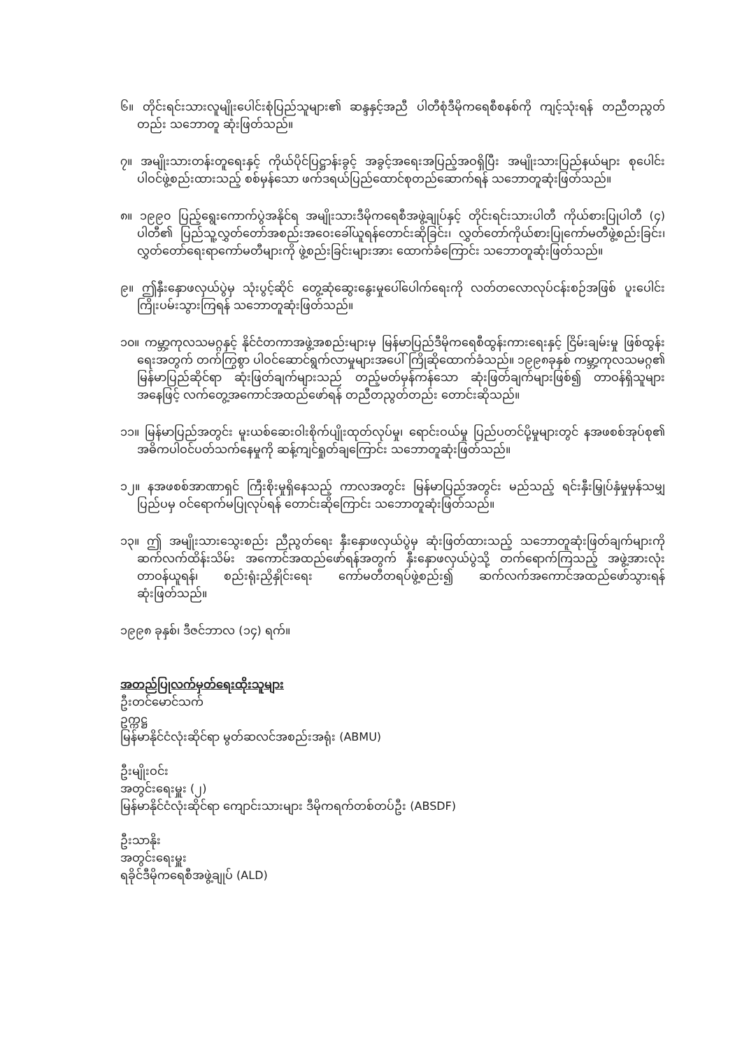၆။ တိုင်းရင်းသားလူမျိုးပေါင်းစုံပြည်သူများ၏ ဆန္ဒနှင့်အညီ ပါတီစုံဒီမိုကရေစီစနစ်ကို ကျင့်သုံးရန် တညီတညွတ်တည်း သဘောတူ ဆုံးဖြတ်သည်။
၇။ အမျိုးသားတန်းတူရေးနှင့် ကိုယ်ပိုင်ပြဋ္ဌာန်းခွင့် အခွင့်အရေးအပြည့်အဝရှိပြီး အမျိုးသားပြည်နယ်များ စုပေါင်းပါဝင်ဖွဲ့စည်းထားသည့် စစ်မှန်သော ဖက်ဒရယ်ပြည်ထောင်စုတည်ဆောက်ရန် သဘောတူဆုံးဖြတ်သည်။
၈။ ၁၉၉၀ ပြည့်ရွေးကောက်ပွဲအနိုင်ရ အမျိုးသားဒီမိုကရေစီအဖွဲ့ချုပ်နှင့် တိုင်းရင်းသားပါတီ ကိုယ်စားပြုပါတီ (၄) ပါတီ၏ ပြည်သူ့လွှတ်တော်အစည်းအဝေးခေါ်ယူရန်တောင်းဆိုခြင်း၊ လွှတ်တော်ကိုယ်စားပြုကော်မတီဖွဲ့စည်းခြင်း၊ လွှတ်တော်ရေးရာကော်မတီများကို ဖွဲ့စည်းခြင်းများအား ထောက်ခံကြောင်း သဘောတူဆုံးဖြတ်သည်။
၉။ ဤနှီးနှောဖလှယ်ပွဲမှ သုံးပွင့်ဆိုင် တွေ့ဆုံဆွေးနွေးမှုပေါ်ပေါက်ရေးကို လတ်တလောလုပ်ငန်းစဉ်အဖြစ် ပူးပေါင်းကြိုးပမ်းသွားကြရန် သဘောတူဆုံးဖြတ်သည်။
၁၀။ ကမ္ဘာ့ကုလသမဂ္ဂနှင့် နိုင်ငံတကာအဖွဲ့အစည်းများမှ မြန်မာပြည်ဒီမိုကရေစီထွန်းကားရေးနှင့် ငြိမ်းချမ်းမှု ဖြစ်ထွန်းရေးအတွက် တက်ကြွစွာ ပါဝင်ဆောင်ရွက်လာမှုများအပေါ် ကြိုဆိုထောက်ခံသည်။ ၁၉၉၈ခုနှစ် ကမ္ဘာ့ကုလသမဂ္ဂ၏ မြန်မာပြည်ဆိုင်ရာ ဆုံးဖြတ်ချက်များသည် တည့်မတ်မှန်ကန်သော ဆုံးဖြတ်ချက်များဖြစ်၍ တာဝန်ရှိသူများအနေဖြင့် လက်တွေ့အကောင်အထည်ဖော်ရန် တညီတညွတ်တည်း တောင်းဆိုသည်။
၁၁။ မြန်မာပြည်အတွင်း မူးယစ်ဆေးဝါးစိုက်ပျိုးထုတ်လုပ်မှု၊ ရောင်းဝယ်မှု ပြည်ပတင်ပို့မှုများတွင် နအဖစစ်အုပ်စု၏ အဓိကပါဝင်ပတ်သက်နေမှုကို ဆန့်ကျင်ရှုတ်ချကြောင်း သဘောတူဆုံးဖြတ်သည်။
၁၂။ နအဖစစ်အာဏာရှင် ကြီးစိုးမှုရှိနေသည့် ကာလအတွင်း မြန်မာပြည်အတွင်း မည်သည့် ရင်းနှီးမြှုပ်နှံမှုမှန်သမျှ ပြည်ပမှ ဝင်ရောက်မပြုလုပ်ရန် တောင်းဆိုကြောင်း သဘောတူဆုံးဖြတ်သည်။
၁၃။ ဤ အမျိုးသားသွေးစည်း ညီညွတ်ရေး နှီးနှောဖလှယ်ပွဲမှ ဆုံးဖြတ်ထားသည့် သဘောတူဆုံးဖြတ်ချက်များကို ဆက်လက်ထိန်းသိမ်း အကောင်အထည်ဖော်ရန်အတွက် နှီးနှောဖလှယ်ပွဲသို့ တက်ရောက်ကြသည့် အဖွဲ့အားလုံး တာဝန်ယူရန်၊ စည်းရုံးညှိနှိုင်းရေး ကော်မတီတရပ်ဖွဲ့စည်း၍ ဆက်လက်အကောင်အထည်ဖော်သွားရန် ဆုံးဖြတ်သည်။
၁၉၉၈ ခုနှစ်၊ ဒီဇင်ဘာလ (၁၄) ရက်။
အတည်ပြုလက်မှတ်ရေးထိုးသူများ
ဦးတင်မောင်သက်
ဥက္ကဋ္ဌ
မြန်မာနိုင်ငံလုံးဆိုင်ရာ မွတ်ဆလင်အစည်းအရုံး (ABMU)
ဦးမျိုးဝင်း
အတွင်းရေးမှူး (၂)
မြန်မာနိုင်ငံလုံးဆိုင်ရာ ကျောင်းသားများ ဒီမိုကရက်တစ်တပ်ဦး (ABSDF)
ဦးသာနိုး
အတွင်းရေးမှူး
ရခိုင်ဒီမိုကရေစီအဖွဲ့ချုပ် (ALD)